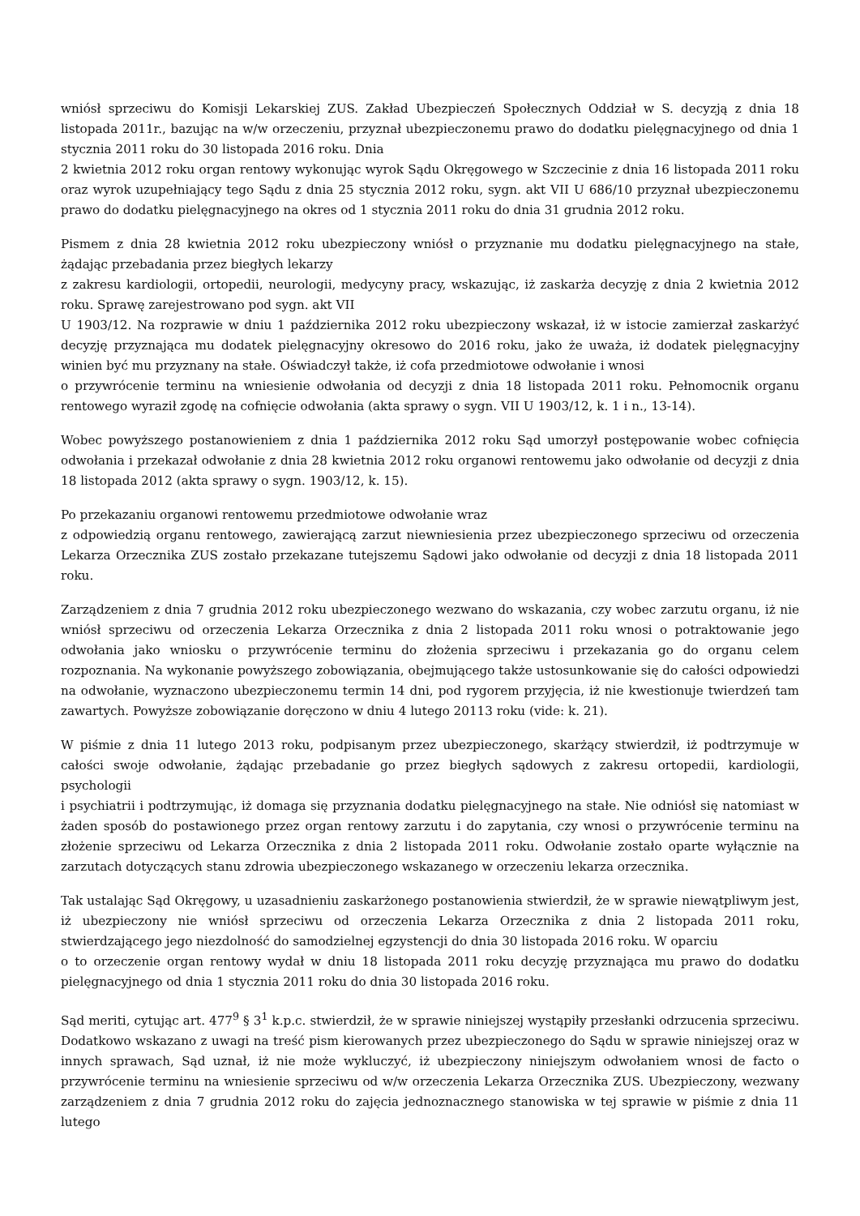wniósł sprzeciwu do Komisji Lekarskiej ZUS. Zakład Ubezpieczeń Społecznych Oddział w S. decyzją z dnia 18 listopada 2011r., bazując na w/w orzeczeniu, przyznał ubezpieczonemu prawo do dodatku pielęgnacyjnego od dnia 1 stycznia 2011 roku do 30 listopada 2016 roku. Dnia
2 kwietnia 2012 roku organ rentowy wykonując wyrok Sądu Okręgowego w Szczecinie z dnia 16 listopada 2011 roku oraz wyrok uzupełniający tego Sądu z dnia 25 stycznia 2012 roku, sygn. akt VII U 686/10 przyznał ubezpieczonemu prawo do dodatku pielęgnacyjnego na okres od 1 stycznia 2011 roku do dnia 31 grudnia 2012 roku.
Pismem z dnia 28 kwietnia 2012 roku ubezpieczony wniósł o przyznanie mu dodatku pielęgnacyjnego na stałe, żądając przebadania przez biegłych lekarzy
z zakresu kardiologii, ortopedii, neurologii, medycyny pracy, wskazując, iż zaskarża decyzję z dnia 2 kwietnia 2012 roku. Sprawę zarejestrowano pod sygn. akt VII
U 1903/12. Na rozprawie w dniu 1 października 2012 roku ubezpieczony wskazał, iż w istocie zamierzał zaskarżyć decyzję przyznająca mu dodatek pielęgnacyjny okresowo do 2016 roku, jako że uważa, iż dodatek pielęgnacyjny winien być mu przyznany na stałe. Oświadczył także, iż cofa przedmiotowe odwołanie i wnosi
o przywrócenie terminu na wniesienie odwołania od decyzji z dnia 18 listopada 2011 roku. Pełnomocnik organu rentowego wyraził zgodę na cofnięcie odwołania (akta sprawy o sygn. VII U 1903/12, k. 1 i n., 13-14).
Wobec powyższego postanowieniem z dnia 1 października 2012 roku Sąd umorzył postępowanie wobec cofnięcia odwołania i przekazał odwołanie z dnia 28 kwietnia 2012 roku organowi rentowemu jako odwołanie od decyzji z dnia 18 listopada 2012 (akta sprawy o sygn. 1903/12, k. 15).
Po przekazaniu organowi rentowemu przedmiotowe odwołanie wraz
z odpowiedzią organu rentowego, zawierającą zarzut niewniesienia przez ubezpieczonego sprzeciwu od orzeczenia Lekarza Orzecznika ZUS zostało przekazane tutejszemu Sądowi jako odwołanie od decyzji z dnia 18 listopada 2011 roku.
Zarządzeniem z dnia 7 grudnia 2012 roku ubezpieczonego wezwano do wskazania, czy wobec zarzutu organu, iż nie wniósł sprzeciwu od orzeczenia Lekarza Orzecznika z dnia 2 listopada 2011 roku wnosi o potraktowanie jego odwołania jako wniosku o przywrócenie terminu do złożenia sprzeciwu i przekazania go do organu celem rozpoznania. Na wykonanie powyższego zobowiązania, obejmującego także ustosunkowanie się do całości odpowiedzi na odwołanie, wyznaczono ubezpieczonemu termin 14 dni, pod rygorem przyjęcia, iż nie kwestionuje twierdzeń tam zawartych. Powyższe zobowiązanie doręczono w dniu 4 lutego 20113 roku (vide: k. 21).
W piśmie z dnia 11 lutego 2013 roku, podpisanym przez ubezpieczonego, skarżący stwierdził, iż podtrzymuje w całości swoje odwołanie, żądając przebadanie go przez biegłych sądowych z zakresu ortopedii, kardiologii, psychologii
i psychiatrii i podtrzymując, iż domaga się przyznania dodatku pielęgnacyjnego na stałe. Nie odniósł się natomiast w żaden sposób do postawionego przez organ rentowy zarzutu i do zapytania, czy wnosi o przywrócenie terminu na złożenie sprzeciwu od Lekarza Orzecznika z dnia 2 listopada 2011 roku. Odwołanie zostało oparte wyłącznie na zarzutach dotyczących stanu zdrowia ubezpieczonego wskazanego w orzeczeniu lekarza orzecznika.
Tak ustalając Sąd Okręgowy, u uzasadnieniu zaskarżonego postanowienia stwierdził, że w sprawie niewątpliwym jest, iż ubezpieczony nie wniósł sprzeciwu od orzeczenia Lekarza Orzecznika z dnia 2 listopada 2011 roku, stwierdzającego jego niezdolność do samodzielnej egzystencji do dnia 30 listopada 2016 roku. W oparciu
o to orzeczenie organ rentowy wydał w dniu 18 listopada 2011 roku decyzję przyznająca mu prawo do dodatku pielęgnacyjnego od dnia 1 stycznia 2011 roku do dnia 30 listopada 2016 roku.
Sąd meriti, cytując art. 477<sup>9</sup> § 3<sup>1</sup> k.p.c. stwierdził, że w sprawie niniejszej wystąpiły przesłanki odrzucenia sprzeciwu. Dodatkowo wskazano z uwagi na treść pism kierowanych przez ubezpieczonego do Sądu w sprawie niniejszej oraz w innych sprawach, Sąd uznał, iż nie może wykluczyć, iż ubezpieczony niniejszym odwołaniem wnosi de facto o przywrócenie terminu na wniesienie sprzeciwu od w/w orzeczenia Lekarza Orzecznika ZUS. Ubezpieczony, wezwany zarządzeniem z dnia 7 grudnia 2012 roku do zajęcia jednoznacznego stanowiska w tej sprawie w piśmie z dnia 11 lutego